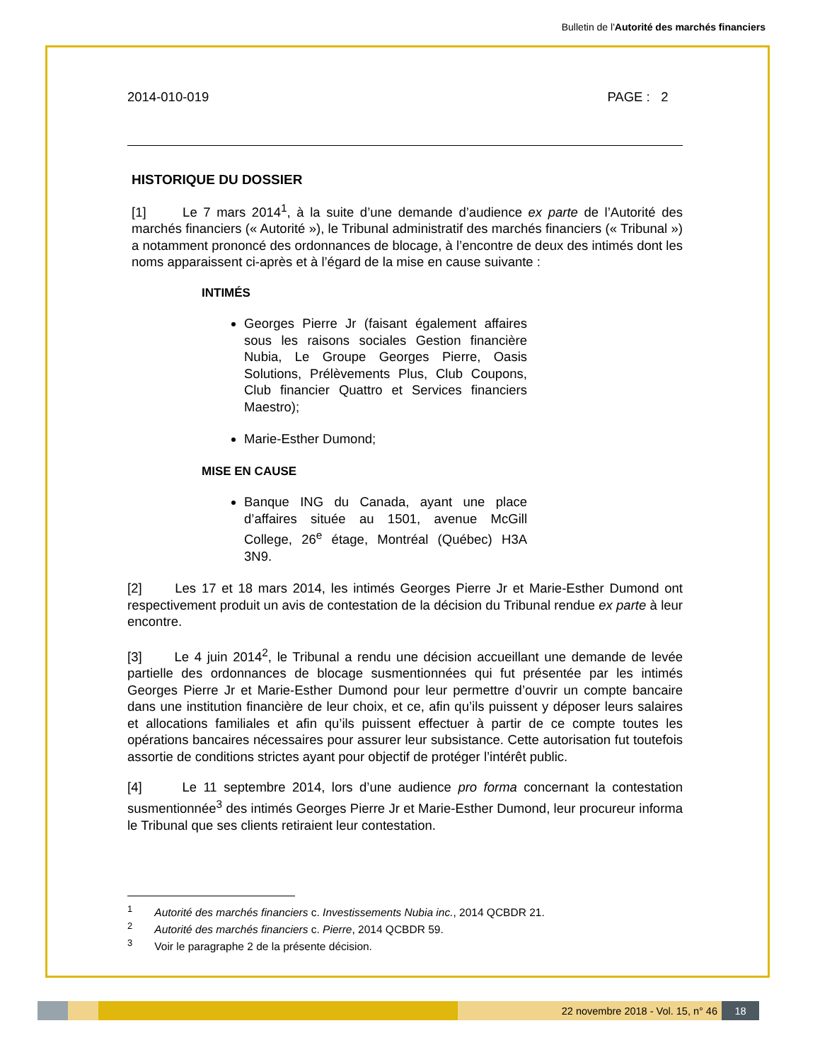Bulletin de l'Autorité des marchés financiers
2014-010-019 PAGE : 2
HISTORIQUE DU DOSSIER
[1] Le 7 mars 2014<sup>1</sup>, à la suite d’une demande d’audience ex parte de l’Autorité des marchés financiers (« Autorité »), le Tribunal administratif des marchés financiers (« Tribunal ») a notamment prononcé des ordonnances de blocage, à l’encontre de deux des intimés dont les noms apparaissent ci-après et à l’égard de la mise en cause suivante :
INTIMÉS
Georges Pierre Jr (faisant également affaires sous les raisons sociales Gestion financière Nubia, Le Groupe Georges Pierre, Oasis Solutions, Prélèvements Plus, Club Coupons, Club financier Quattro et Services financiers Maestro);
Marie-Esther Dumond;
MISE EN CAUSE
Banque ING du Canada, ayant une place d’affaires située au 1501, avenue McGill College, 26<sup>e</sup> étage, Montréal (Québec) H3A 3N9.
[2] Les 17 et 18 mars 2014, les intimés Georges Pierre Jr et Marie-Esther Dumond ont respectivement produit un avis de contestation de la décision du Tribunal rendue ex parte à leur encontre.
[3] Le 4 juin 2014<sup>2</sup>, le Tribunal a rendu une décision accueillant une demande de levée partielle des ordonnances de blocage susmentionnées qui fut présentée par les intimés Georges Pierre Jr et Marie-Esther Dumond pour leur permettre d’ouvrir un compte bancaire dans une institution financière de leur choix, et ce, afin qu’ils puissent y déposer leurs salaires et allocations familiales et afin qu’ils puissent effectuer à partir de ce compte toutes les opérations bancaires nécessaires pour assurer leur subsistance. Cette autorisation fut toutefois assortie de conditions strictes ayant pour objectif de protéger l’intérêt public.
[4] Le 11 septembre 2014, lors d’une audience pro forma concernant la contestation susmentionnée<sup>3</sup> des intimés Georges Pierre Jr et Marie-Esther Dumond, leur procureur informa le Tribunal que ses clients retiraient leur contestation.
<sup>1</sup> Autorité des marchés financiers c. Investissements Nubia inc., 2014 QCBDR 21.
<sup>2</sup> Autorité des marchés financiers c. Pierre, 2014 QCBDR 59.
<sup>3</sup> Voir le paragraphe 2 de la présente décision.
22 novembre 2018 - Vol. 15, n° 46 18